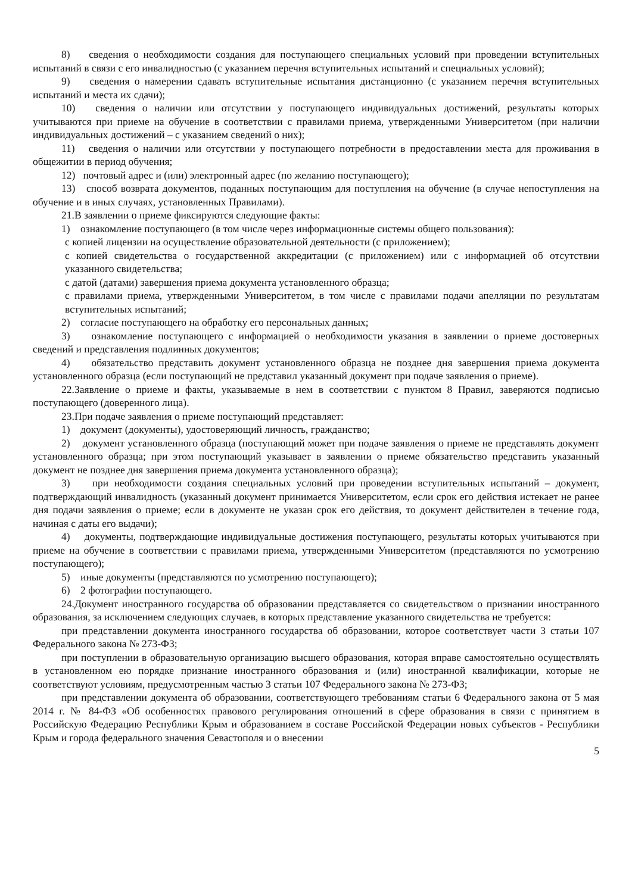8) сведения о необходимости создания для поступающего специальных условий при проведении вступительных испытаний в связи с его инвалидностью (с указанием перечня вступительных испытаний и специальных условий);
9) сведения о намерении сдавать вступительные испытания дистанционно (с указанием перечня вступительных испытаний и места их сдачи);
10) сведения о наличии или отсутствии у поступающего индивидуальных достижений, результаты которых учитываются при приеме на обучение в соответствии с правилами приема, утвержденными Университетом (при наличии индивидуальных достижений – с указанием сведений о них);
11) сведения о наличии или отсутствии у поступающего потребности в предоставлении места для проживания в общежитии в период обучения;
12) почтовый адрес и (или) электронный адрес (по желанию поступающего);
13) способ возврата документов, поданных поступающим для поступления на обучение (в случае непоступления на обучение и в иных случаях, установленных Правилами).
21.В заявлении о приеме фиксируются следующие факты:
1) ознакомление поступающего (в том числе через информационные системы общего пользования):
с копией лицензии на осуществление образовательной деятельности (с приложением);
с копией свидетельства о государственной аккредитации (с приложением) или с информацией об отсутствии указанного свидетельства;
с датой (датами) завершения приема документа установленного образца;
с правилами приема, утвержденными Университетом, в том числе с правилами подачи апелляции по результатам вступительных испытаний;
2) согласие поступающего на обработку его персональных данных;
3) ознакомление поступающего с информацией о необходимости указания в заявлении о приеме достоверных сведений и представления подлинных документов;
4) обязательство представить документ установленного образца не позднее дня завершения приема документа установленного образца (если поступающий не представил указанный документ при подаче заявления о приеме).
22.Заявление о приеме и факты, указываемые в нем в соответствии с пунктом 8 Правил, заверяются подписью поступающего (доверенного лица).
23.При подаче заявления о приеме поступающий представляет:
1) документ (документы), удостоверяющий личность, гражданство;
2) документ установленного образца (поступающий может при подаче заявления о приеме не представлять документ установленного образца; при этом поступающий указывает в заявлении о приеме обязательство представить указанный документ не позднее дня завершения приема документа установленного образца);
3) при необходимости создания специальных условий при проведении вступительных испытаний – документ, подтверждающий инвалидность (указанный документ принимается Университетом, если срок его действия истекает не ранее дня подачи заявления о приеме; если в документе не указан срок его действия, то документ действителен в течение года, начиная с даты его выдачи);
4) документы, подтверждающие индивидуальные достижения поступающего, результаты которых учитываются при приеме на обучение в соответствии с правилами приема, утвержденными Университетом (представляются по усмотрению поступающего);
5) иные документы (представляются по усмотрению поступающего);
6) 2 фотографии поступающего.
24.Документ иностранного государства об образовании представляется со свидетельством о признании иностранного образования, за исключением следующих случаев, в которых представление указанного свидетельства не требуется:
при представлении документа иностранного государства об образовании, которое соответствует части 3 статьи 107 Федерального закона № 273-ФЗ;
при поступлении в образовательную организацию высшего образования, которая вправе самостоятельно осуществлять в установленном ею порядке признание иностранного образования и (или) иностранной квалификации, которые не соответствуют условиям, предусмотренным частью 3 статьи 107 Федерального закона № 273-ФЗ;
при представлении документа об образовании, соответствующего требованиям статьи 6 Федерального закона от 5 мая 2014 г. № 84-ФЗ «Об особенностях правового регулирования отношений в сфере образования в связи с принятием в Российскую Федерацию Республики Крым и образованием в составе Российской Федерации новых субъектов - Республики Крым и города федерального значения Севастополя и о внесении
5